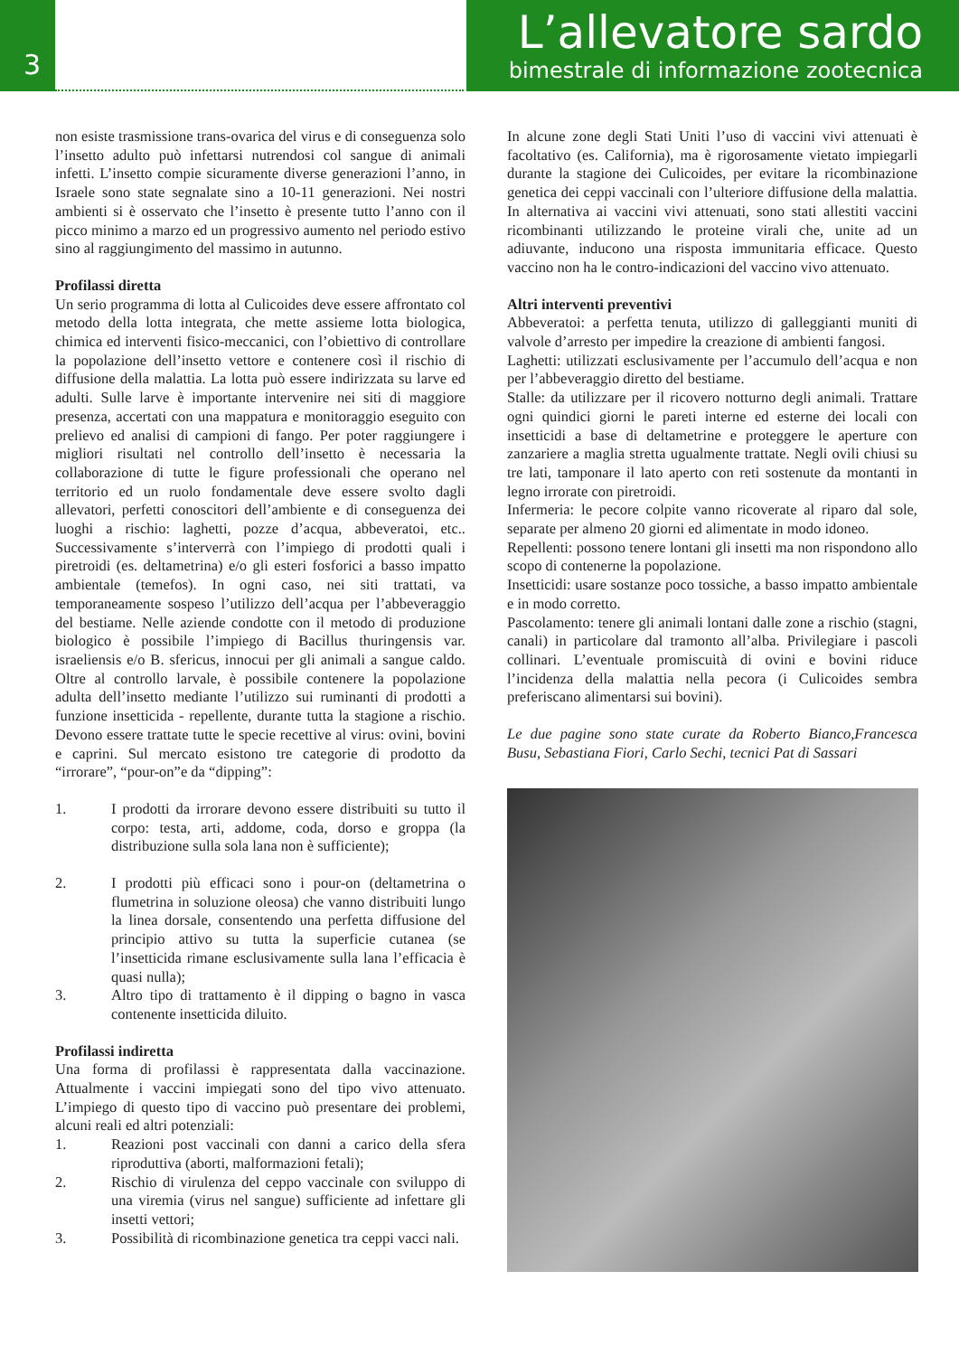3
L’allevatore sardo
bimestrale di informazione zootecnica
non esiste trasmissione trans-ovarica del virus e di conseguenza solo l’insetto adulto può infettarsi nutrendosi col sangue di animali infetti. L’insetto compie sicuramente diverse generazioni l’anno, in Israele sono state segnalate sino a 10-11 generazioni. Nei nostri ambienti si è osservato che l’insetto è presente tutto l’anno con il picco minimo a marzo ed un progressivo aumento nel periodo estivo sino al raggiungimento del massimo in autunno.
Profilassi diretta
Un serio programma di lotta al Culicoides deve essere affrontato col metodo della lotta integrata, che mette assieme lotta biologica, chimica ed interventi fisico-meccanici, con l’obiettivo di controllare la popolazione dell’insetto vettore e contenere così il rischio di diffusione della malattia. La lotta può essere indirizzata su larve ed adulti. Sulle larve è importante intervenire nei siti di maggiore presenza, accertati con una mappatura e monitoraggio eseguito con prelievo ed analisi di campioni di fango. Per poter raggiungere i migliori risultati nel controllo dell’insetto è necessaria la collaborazione di tutte le figure professionali che operano nel territorio ed un ruolo fondamentale deve essere svolto dagli allevatori, perfetti conoscitori dell’ambiente e di conseguenza dei luoghi a rischio: laghetti, pozze d’acqua, abbeveratoi, etc.. Successivamente s’interverrà con l’impiego di prodotti quali i piretroidi (es. deltametrina) e/o gli esteri fosforici a basso impatto ambientale (temefos). In ogni caso, nei siti trattati, va temporaneamente sospeso l’utilizzo dell’acqua per l’abbeveraggio del bestiame. Nelle aziende condotte con il metodo di produzione biologico è possibile l’impiego di Bacillus thuringensis var. israeliensis e/o B. sfericus, innocui per gli animali a sangue caldo. Oltre al controllo larvale, è possibile contenere la popolazione adulta dell’insetto mediante l’utilizzo sui ruminanti di prodotti a funzione insetticida - repellente, durante tutta la stagione a rischio. Devono essere trattate tutte le specie recettive al virus: ovini, bovini e caprini. Sul mercato esistono tre categorie di prodotto da “irrorare”, “pour-on”e da “dipping”:
1. I prodotti da irrorare devono essere distribuiti su tutto il corpo: testa, arti, addome, coda, dorso e groppa (la distribuzione sulla sola lana non è sufficiente);
2. I prodotti più efficaci sono i pour-on (deltametrina o flumetrina in soluzione oleosa) che vanno distribuiti lungo la linea dorsale, consentendo una perfetta diffusione del principio attivo su tutta la superficie cutanea (se l’insetticida rimane esclusivamente sulla lana l’efficacia è quasi nulla);
3. Altro tipo di trattamento è il dipping o bagno in vasca contenente insetticida diluito.
Profilassi indiretta
Una forma di profilassi è rappresentata dalla vaccinazione. Attualmente i vaccini impiegati sono del tipo vivo attenuato. L’impiego di questo tipo di vaccino può presentare dei problemi, alcuni reali ed altri potenziali:
1. Reazioni post vaccinali con danni a carico della sfera riproduttiva (aborti, malformazioni fetali);
2. Rischio di virulenza del ceppo vaccinale con sviluppo di una viremia (virus nel sangue) sufficiente ad infettare gli insetti vettori;
3. Possibilità di ricombinazione genetica tra ceppi vacci nali.
In alcune zone degli Stati Uniti l’uso di vaccini vivi attenuati è facoltativo (es. California), ma è rigorosamente vietato impiegarli durante la stagione dei Culicoides, per evitare la ricombinazione genetica dei ceppi vaccinali con l’ulteriore diffusione della malattia. In alternativa ai vaccini vivi attenuati, sono stati allestiti vaccini ricombinanti utilizzando le proteine virali che, unite ad un adiuvante, inducono una risposta immunitaria efficace. Questo vaccino non ha le contro-indicazioni del vaccino vivo attenuato.
Altri interventi preventivi
Abbeveratoi: a perfetta tenuta, utilizzo di galleggianti muniti di valvole d’arresto per impedire la creazione di ambienti fangosi.
Laghetti: utilizzati esclusivamente per l’accumulo dell’acqua e non per l’abbeveraggio diretto del bestiame.
Stalle: da utilizzare per il ricovero notturno degli animali. Trattare ogni quindici giorni le pareti interne ed esterne dei locali con insetticidi a base di deltametrine e proteggere le aperture con zanzariere a maglia stretta ugualmente trattate. Negli ovili chiusi su tre lati, tamponare il lato aperto con reti sostenute da montanti in legno irrorate con piretroidi.
Infermeria: le pecore colpite vanno ricoverate al riparo dal sole, separate per almeno 20 giorni ed alimentate in modo idoneo.
Repellenti: possono tenere lontani gli insetti ma non rispondono allo scopo di contenerne la popolazione.
Insetticidi: usare sostanze poco tossiche, a basso impatto ambientale e in modo corretto.
Pascolamento: tenere gli animali lontani dalle zone a rischio (stagni, canali) in particolare dal tramonto all’alba. Privilegiare i pascoli collinari. L’eventuale promiscuità di ovini e bovini riduce l’incidenza della malattia nella pecora (i Culicoides sembra preferiscano alimentarsi sui bovini).
Le due pagine sono state curate da Roberto Bianco,Francesca Busu, Sebastiana Fiori, Carlo Sechi, tecnici Pat di Sassari